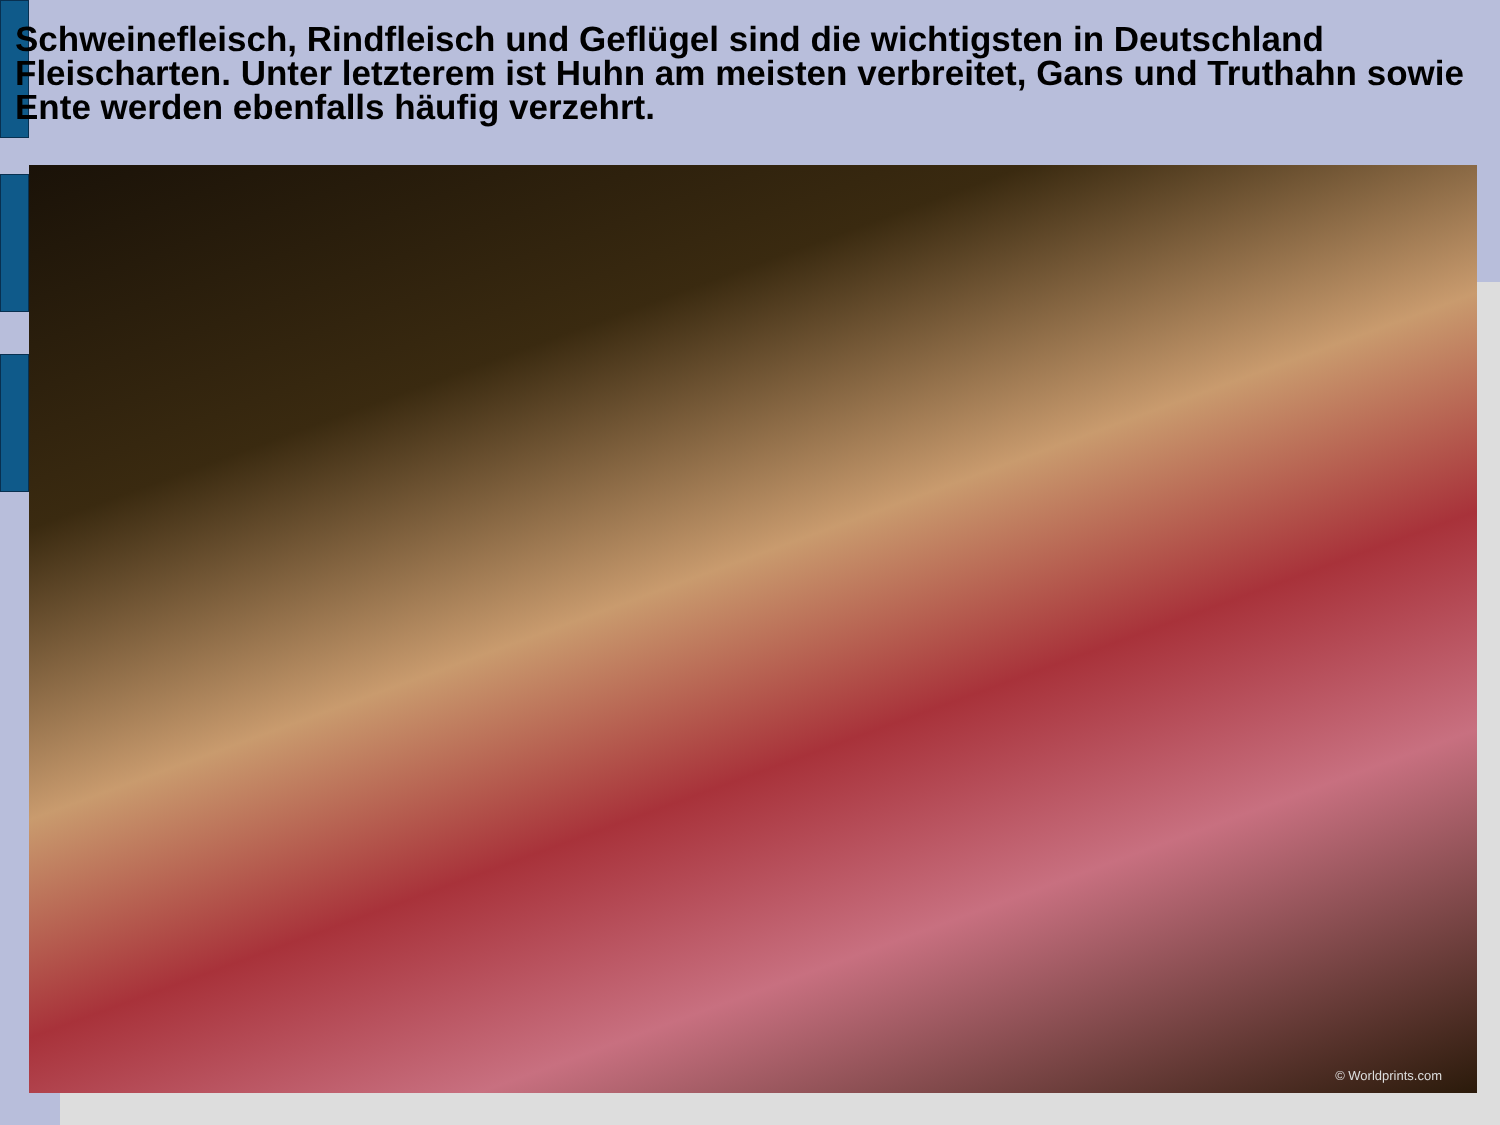Schweinefleisch, Rindfleisch und Geflügel sind die wichtigsten in Deutschland Fleischarten. Unter letzterem ist Huhn am meisten verbreitet, Gans und Truthahn sowie Ente werden ebenfalls häufig verzehrt.
© Worldprints.com